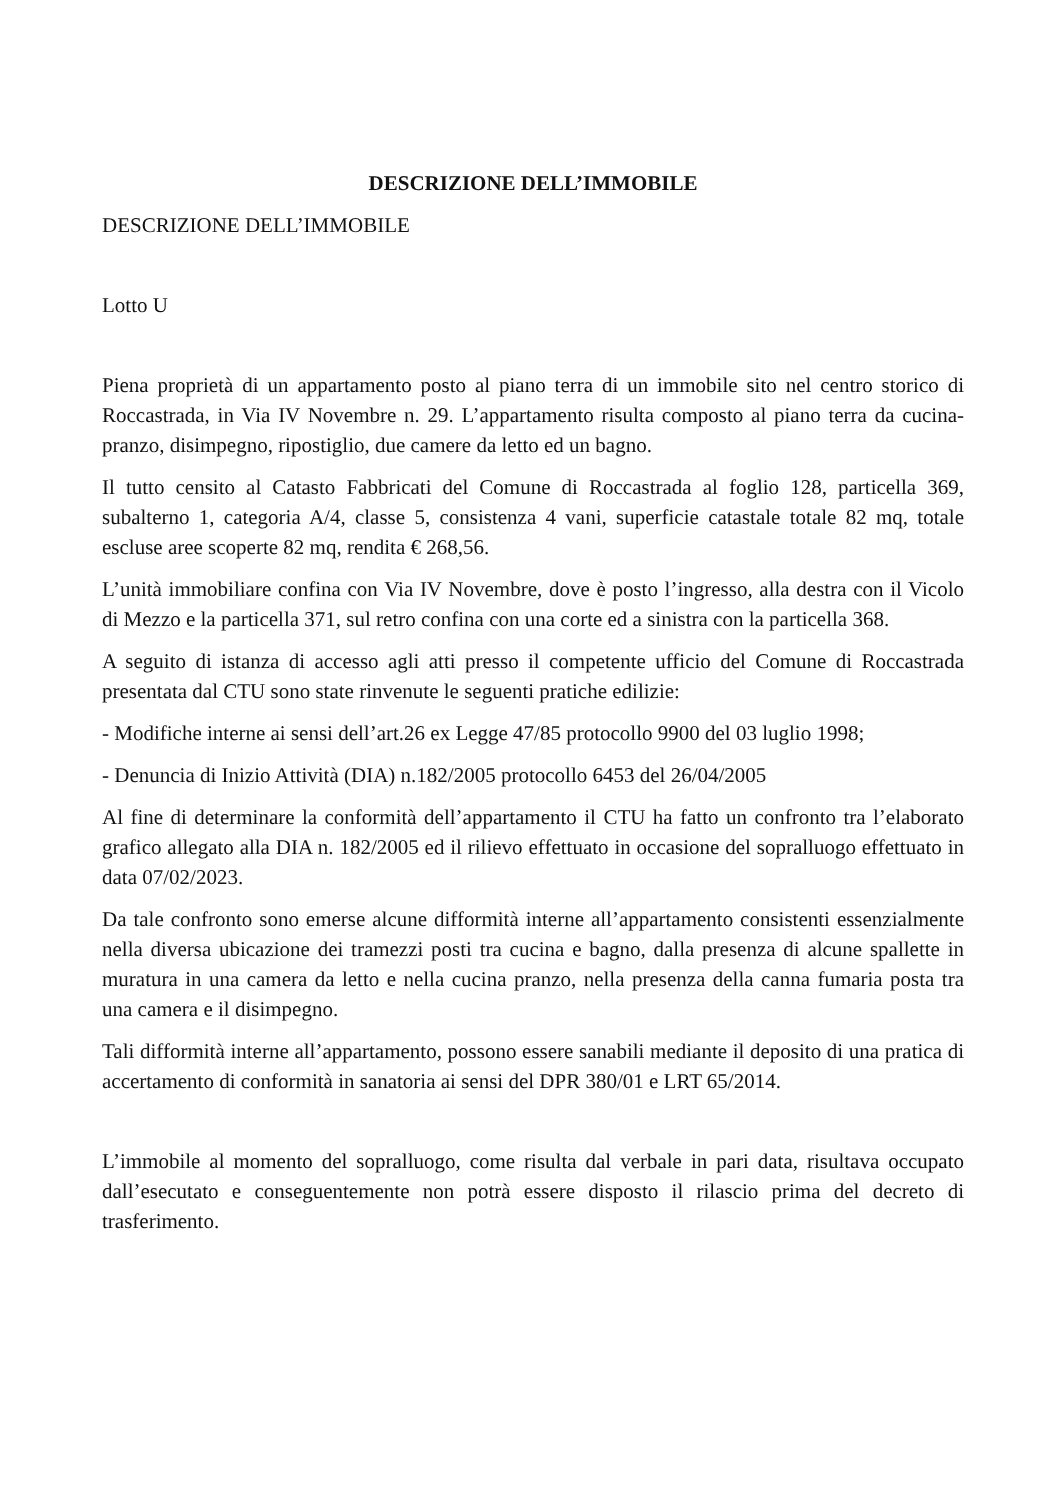DESCRIZIONE DELL’IMMOBILE
DESCRIZIONE DELL’IMMOBILE
Lotto U
Piena proprietà di un appartamento posto al piano terra di un immobile sito nel centro storico di Roccastrada, in Via IV Novembre n. 29. L’appartamento risulta composto al piano terra da cucina-pranzo, disimpegno, ripostiglio, due camere da letto ed un bagno.
Il tutto censito al Catasto Fabbricati del Comune di Roccastrada al foglio 128, particella 369, subalterno 1, categoria A/4, classe 5, consistenza 4 vani, superficie catastale totale 82 mq, totale escluse aree scoperte 82 mq, rendita € 268,56.
L’unità immobiliare confina con Via IV Novembre, dove è posto l’ingresso, alla destra con il Vicolo di Mezzo e la particella 371, sul retro confina con una corte ed a sinistra con la particella 368.
A seguito di istanza di accesso agli atti presso il competente ufficio del Comune di Roccastrada presentata dal CTU sono state rinvenute le seguenti pratiche edilizie:
- Modifiche interne ai sensi dell’art.26 ex Legge 47/85 protocollo 9900 del 03 luglio 1998;
- Denuncia di Inizio Attività (DIA) n.182/2005 protocollo 6453 del 26/04/2005
Al fine di determinare la conformità dell’appartamento il CTU ha fatto un confronto tra l’elaborato grafico allegato alla DIA n. 182/2005 ed il rilievo effettuato in occasione del sopralluogo effettuato in data 07/02/2023.
Da tale confronto sono emerse alcune difformità interne all’appartamento consistenti essenzialmente nella diversa ubicazione dei tramezzi posti tra cucina e bagno, dalla presenza di alcune spallette in muratura in una camera da letto e nella cucina pranzo, nella presenza della canna fumaria posta tra una camera e il disimpegno.
Tali difformità interne all’appartamento, possono essere sanabili mediante il deposito di una pratica di accertamento di conformità in sanatoria ai sensi del DPR 380/01 e LRT 65/2014.
L’immobile al momento del sopralluogo, come risulta dal verbale in pari data, risultava occupato dall’esecutato e conseguentemente non potrà essere disposto il rilascio prima del decreto di trasferimento.